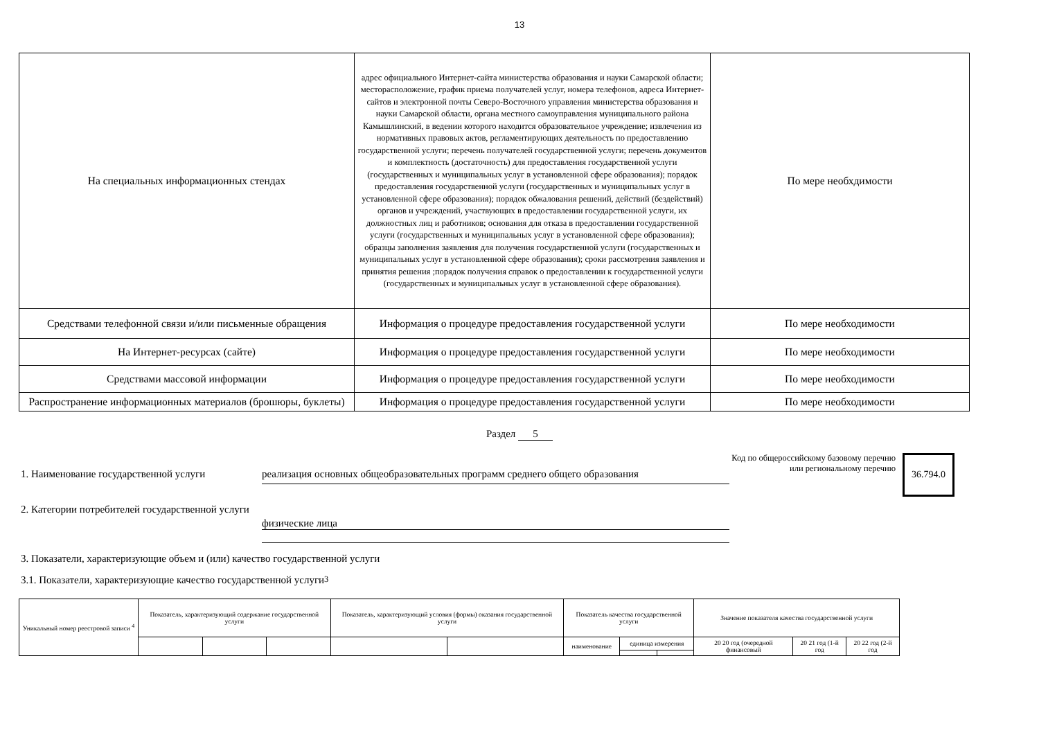13
| На специальных информационных стендах | адрес официального Интернет-сайта министерства образования и науки Самарской области; месторасположение, график приема получателей услуг, номера телефонов, адреса Интернет-сайтов и электронной почты Северо-Восточного управления министерства образования и науки Самарской области, органа местного самоуправления муниципального района Камышлинский, в ведении которого находится образовательное учреждение; извлечения из нормативных правовых актов, регламентирующих деятельность по предоставлению государственной услуги; перечень получателей государственной услуги; перечень документов и комплектность (достаточность) для предоставления государственной услуги (государственных и муниципальных услуг в установленной сфере образования); порядок предоставления государственной услуги (государственных и муниципальных услуг в установленной сфере образования); порядок обжалования решений, действий (бездействий) органов и учреждений, участвующих в предоставлении государственной услуги, их должностных лиц и работников; основания для отказа в предоставлении государственной услуги (государственных и муниципальных услуг в установленной сфере образования); образцы заполнения заявления для получения государственной услуги (государственных и муниципальных услуг в установленной сфере образования); сроки рассмотрения заявления и принятия решения ;порядок получения справок о предоставлении к государственной услуги (государственных и муниципальных услуг в установленной сфере образования). | По мере необхдимости |
| Средствами телефонной связи и/или письменные обращения | Информация о процедуре предоставления государственной услуги | По мере необходимости |
| На Интернет-ресурсах (сайте) | Информация о процедуре предоставления государственной услуги | По мере необходимости |
| Средствами массовой информации | Информация о процедуре предоставления государственной услуги | По мере необходимости |
| Распространение информационных материалов (брошюры, буклеты) | Информация о процедуре предоставления государственной услуги | По мере необходимости |
Раздел 5
1. Наименование государственной услуги
реализация основных общеобразовательных программ среднего общего образования
Код по общероссийскому базовому перечню или региональному перечню
36.794.0
2. Категории потребителей государственной услуги
физические лица
3. Показатели, характеризующие объем и (или) качество государственной услуги
3.1. Показатели, характеризующие качество государственной услуги <sup>3</sup>
| Уникальный номер реестровой записи <sup>4</sup> | Показатель, характеризующий содержание государственной услуги | | | Показатель, характеризующий условия (формы) оказания государственной услуги | | Показатель качества государственной услуги | | | Значение показателя качества государственной услуги | | |
| | | | | | | наименование | единица измерения | | 20 20 год (очередной финансовый | 20 21 год (1-й год | 20 22 год (2-й год |